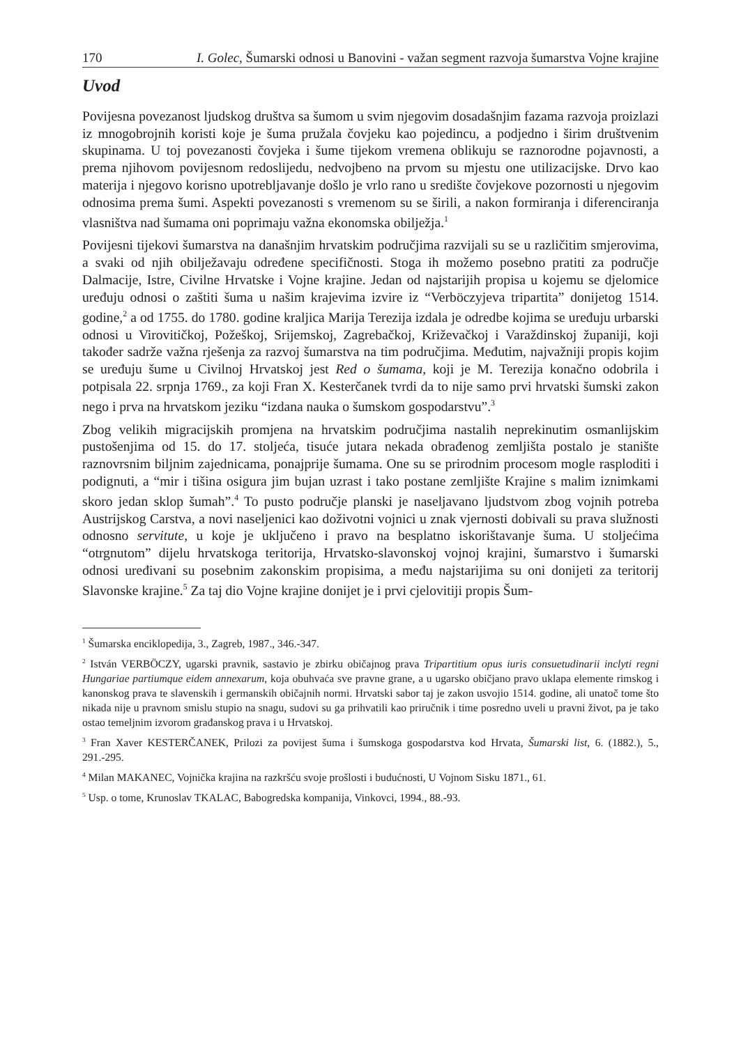170 I. Golec, Šumarski odnosi u Banovini - važan segment razvoja šumarstva Vojne krajine
Uvod
Povijesna povezanost ljudskog društva sa šumom u svim njegovim dosadašnjim fazama razvoja proizlazi iz mnogobrojnih koristi koje je šuma pružala čovjeku kao pojedincu, a podjedno i širim društvenim skupinama. U toj povezanosti čovjeka i šume tijekom vremena oblikuju se raznorodne pojavnosti, a prema njihovom povijesnom redoslijedu, nedvojbeno na prvom su mjestu one utilizacijske. Drvo kao materija i njegovo korisno upotrebljavanje došlo je vrlo rano u središte čovjekove pozornosti u njegovim odnosima prema šumi. Aspekti povezanosti s vremenom su se širili, a nakon formiranja i diferenciranja vlasništva nad šumama oni poprimaju važna ekonomska obilježja.<sup>1</sup>
Povijesni tijekovi šumarstva na današnjim hrvatskim područjima razvijali su se u različitim smjerovima, a svaki od njih obilježavaju određene specifičnosti. Stoga ih možemo posebno pratiti za područje Dalmacije, Istre, Civilne Hrvatske i Vojne krajine. Jedan od najstarijih propisa u kojemu se djelomice uređuju odnosi o zaštiti šuma u našim krajevima izvire iz “Verböczyjeva tripartita” donijetog 1514. godine,<sup>2</sup> a od 1755. do 1780. godine kraljica Marija Terezija izdala je odredbe kojima se uređuju urbarski odnosi u Virovitičkoj, Požeškoj, Srijemskoj, Zagrebačkoj, Križevačkoj i Varaždinskoj županiji, koji također sadrže važna rješenja za razvoj šumarstva na tim područjima. Međutim, najvažniji propis kojim se uređuju šume u Civilnoj Hrvatskoj jest Red o šumama, koji je M. Terezija konačno odobrila i potpisala 22. srpnja 1769., za koji Fran X. Kesterčanek tvrdi da to nije samo prvi hrvatski šumski zakon nego i prva na hrvatskom jeziku “izdana nauka o šumskom gospodarstvu”.<sup>3</sup>
Zbog velikih migracijskih promjena na hrvatskim područjima nastalih neprekinutim osmanlijskim pustošenjima od 15. do 17. stoljeća, tisuće jutara nekada obrađenog zemljišta postalo je stanište raznovrsnim biljnim zajednicama, ponajprije šumama. One su se prirodnim procesom mogle rasploditi i podignuti, a “mir i tišina osigura jim bujan uzrast i tako postane zemljište Krajine s malim iznimkami skoro jedan sklop šumah”.<sup>4</sup> To pusto područje planski je naseljavano ljudstvom zbog vojnih potreba Austrijskog Carstva, a novi naseljenici kao doživotni vojnici u znak vjernosti dobivali su prava služnosti odnosno servitute, u koje je uključeno i pravo na besplatno iskorištavanje šuma. U stoljećima “otrgnutom” dijelu hrvatskoga teritorija, Hrvatsko-slavonskoj vojnoj krajini, šumarstvo i šumarski odnosi uređivani su posebnim zakonskim propisima, a među najstarijima su oni donijeti za teritorij Slavonske krajine.<sup>5</sup> Za taj dio Vojne krajine donijet je i prvi cjelovitiji propis Šum-
<sup>1</sup> Šumarska enciklopedija, 3., Zagreb, 1987., 346.-347.
<sup>2</sup> István VERBÖCZY, ugarski pravnik, sastavio je zbirku običajnog prava Tripartitium opus iuris consuetudinarii inclyti regni Hungariae partiumque eidem annexarum, koja obuhvaća sve pravne grane, a u ugarsko običjano pravo uklapa elemente rimskog i kanonskog prava te slavenskih i germanskih običajnih normi. Hrvatski sabor taj je zakon usvojio 1514. godine, ali unatoč tome što nikada nije u pravnom smislu stupio na snagu, sudovi su ga prihvatili kao priručnik i time posredno uveli u pravni život, pa je tako ostao temeljnim izvorom građanskog prava i u Hrvatskoj.
<sup>3</sup> Fran Xaver KESTERČANEK, Prilozi za povijest šuma i šumskoga gospodarstva kod Hrvata, Šumarski list, 6. (1882.), 5., 291.-295.
<sup>4</sup> Milan MAKANEC, Vojnička krajina na razkršću svoje prošlosti i budućnosti, U Vojnom Sisku 1871., 61.
<sup>5</sup> Usp. o tome, Krunoslav TKALAC, Babogredska kompanija, Vinkovci, 1994., 88.-93.